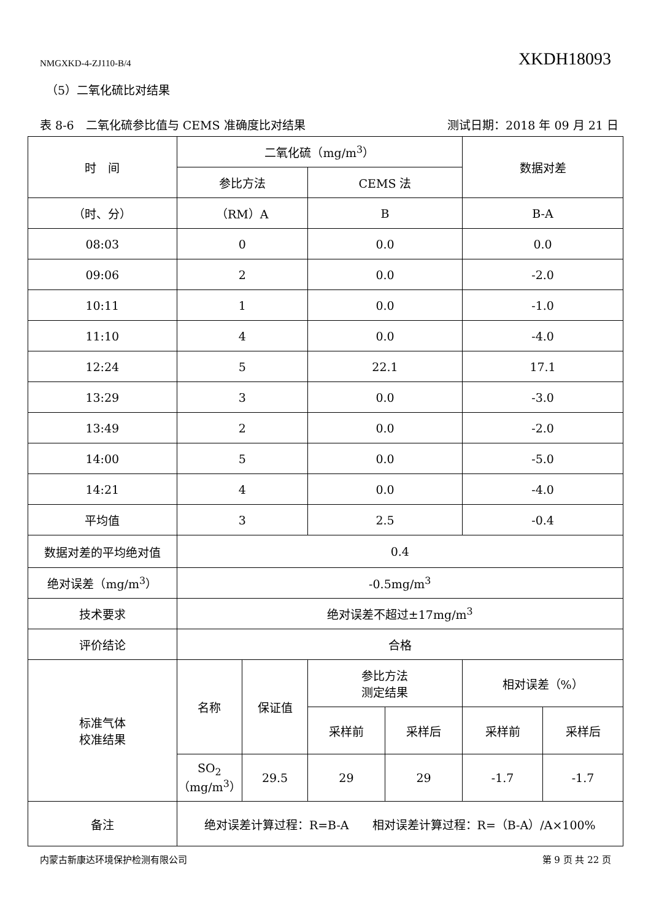NMGXKD-4-ZJ110-B/4 XKDH18093
（5）二氧化硫比对结果
表 8-6　二氧化硫参比值与 CEMS 准确度比对结果 测试日期：2018 年 09 月 21 日
| 时 间 | 二氧化硫（mg/m<sup>3</sup>） | | | | 数据对差 | |
| --- | --- | --- | --- | --- | --- | --- |
| | 参比方法 | | CEMS 法 | | | |
| （时、分） | （RM）A | | B | | B-A | |
| 08:03 | 0 | | 0.0 | | 0.0 | |
| 09:06 | 2 | | 0.0 | | -2.0 | |
| 10:11 | 1 | | 0.0 | | -1.0 | |
| 11:10 | 4 | | 0.0 | | -4.0 | |
| 12:24 | 5 | | 22.1 | | 17.1 | |
| 13:29 | 3 | | 0.0 | | -3.0 | |
| 13:49 | 2 | | 0.0 | | -2.0 | |
| 14:00 | 5 | | 0.0 | | -5.0 | |
| 14:21 | 4 | | 0.0 | | -4.0 | |
| 平均值 | 3 | | 2.5 | | -0.4 | |
| 数据对差的平均绝对值 | 0.4 | | | | | |
| 绝对误差（mg/m<sup>3</sup>） | -0.5mg/m<sup>3</sup> | | | | | |
| 技术要求 | 绝对误差不超过±17mg/m<sup>3</sup> | | | | | |
| 评价结论 | 合格 | | | | | |
| 标准气体 校准结果 | 名称 | 保证值 | 参比方法 测定结果 | | 相对误差（%） | |
| | | | 采样前 | 采样后 | 采样前 | 采样后 |
| | SO<sub>2</sub> （mg/m<sup>3</sup>） | 29.5 | 29 | 29 | -1.7 | -1.7 |
| 备注 | 绝对误差计算过程：R=B-A 相对误差计算过程：R=（B-A）/A×100% | | | | | |
内蒙古新康达环境保护检测有限公司 第 9 页 共 22 页